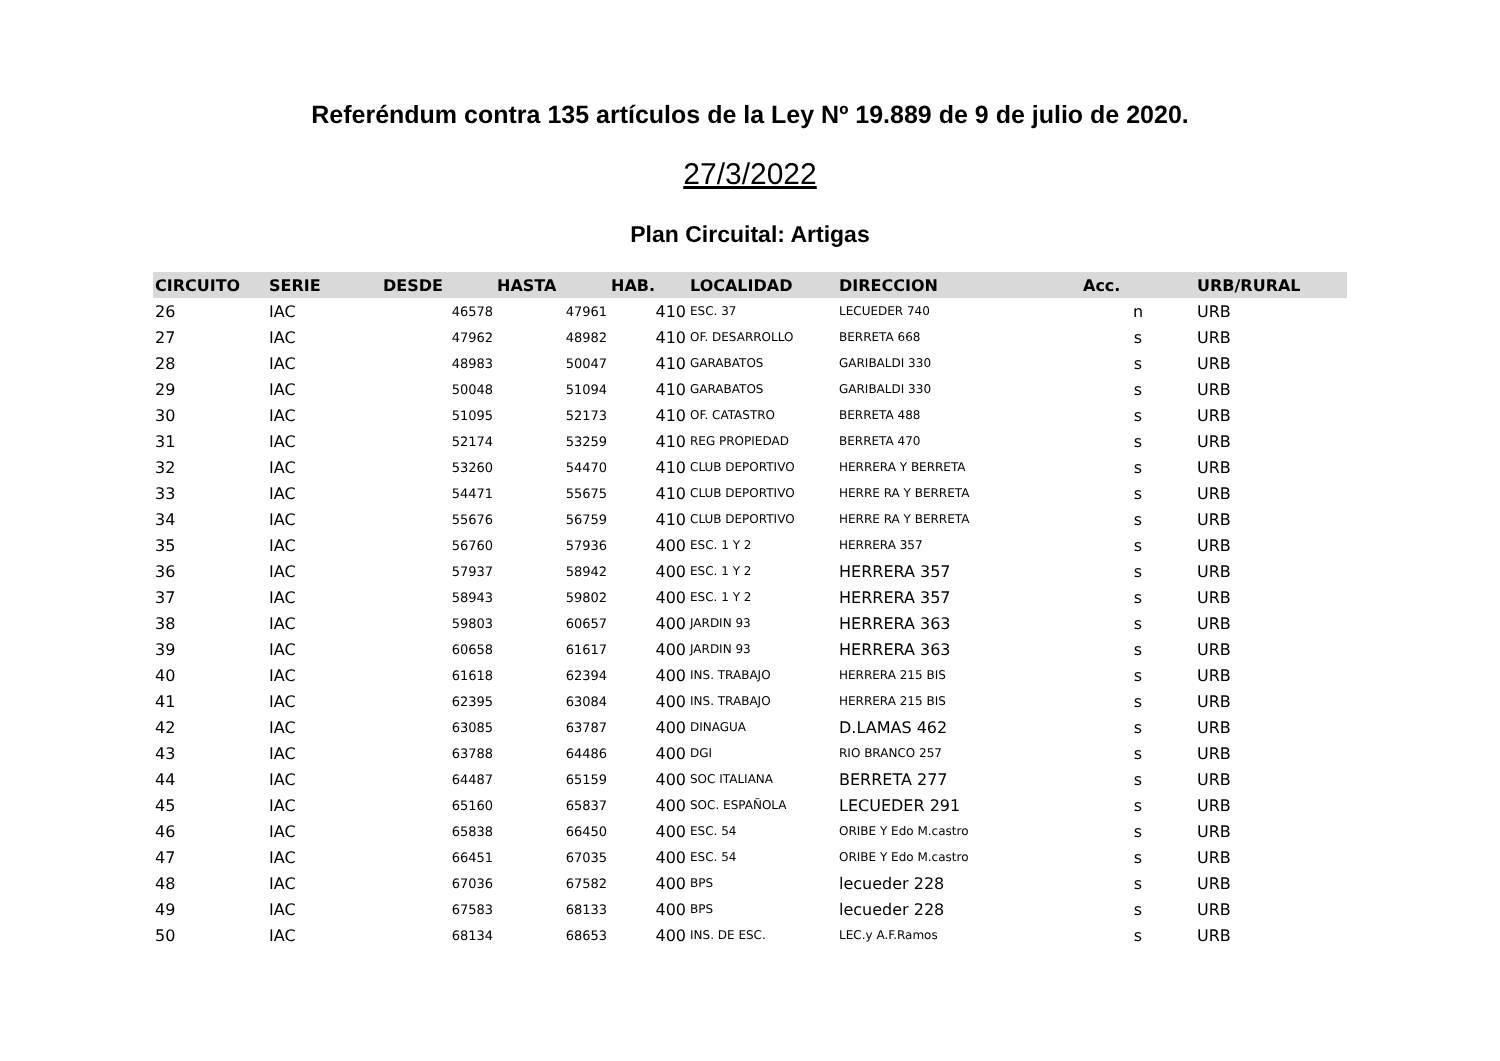Referéndum contra 135 artículos de la Ley Nº 19.889 de 9 de julio de 2020.
27/3/2022
Plan Circuital: Artigas
| CIRCUITO | SERIE | DESDE | HASTA | HAB. | LOCALIDAD | DIRECCION | Acc. | URB/RURAL |
| --- | --- | --- | --- | --- | --- | --- | --- | --- |
| 26 | IAC | 46578 | 47961 | 410 | ESC. 37 | LECUEDER 740 | n | URB |
| 27 | IAC | 47962 | 48982 | 410 | OF. DESARROLLO | BERRETA 668 | s | URB |
| 28 | IAC | 48983 | 50047 | 410 | GARABATOS | GARIBALDI 330 | s | URB |
| 29 | IAC | 50048 | 51094 | 410 | GARABATOS | GARIBALDI 330 | s | URB |
| 30 | IAC | 51095 | 52173 | 410 | OF. CATASTRO | BERRETA 488 | s | URB |
| 31 | IAC | 52174 | 53259 | 410 | REG PROPIEDAD | BERRETA 470 | s | URB |
| 32 | IAC | 53260 | 54470 | 410 | CLUB DEPORTIVO | HERRERA Y BERRETA | s | URB |
| 33 | IAC | 54471 | 55675 | 410 | CLUB DEPORTIVO | HERRE RA Y BERRETA | s | URB |
| 34 | IAC | 55676 | 56759 | 410 | CLUB DEPORTIVO | HERRE RA Y BERRETA | s | URB |
| 35 | IAC | 56760 | 57936 | 400 | ESC. 1 Y 2 | HERRERA 357 | s | URB |
| 36 | IAC | 57937 | 58942 | 400 | ESC. 1 Y 2 | HERRERA 357 | s | URB |
| 37 | IAC | 58943 | 59802 | 400 | ESC. 1 Y 2 | HERRERA 357 | s | URB |
| 38 | IAC | 59803 | 60657 | 400 | JARDIN 93 | HERRERA 363 | s | URB |
| 39 | IAC | 60658 | 61617 | 400 | JARDIN 93 | HERRERA 363 | s | URB |
| 40 | IAC | 61618 | 62394 | 400 | INS. TRABAJO | HERRERA 215 BIS | s | URB |
| 41 | IAC | 62395 | 63084 | 400 | INS. TRABAJO | HERRERA 215 BIS | s | URB |
| 42 | IAC | 63085 | 63787 | 400 | DINAGUA | D.LAMAS 462 | s | URB |
| 43 | IAC | 63788 | 64486 | 400 | DGI | RIO BRANCO 257 | s | URB |
| 44 | IAC | 64487 | 65159 | 400 | SOC ITALIANA | BERRETA 277 | s | URB |
| 45 | IAC | 65160 | 65837 | 400 | SOC. ESPAÑOLA | LECUEDER 291 | s | URB |
| 46 | IAC | 65838 | 66450 | 400 | ESC. 54 | ORIBE Y Edo M.castro | s | URB |
| 47 | IAC | 66451 | 67035 | 400 | ESC. 54 | ORIBE Y Edo M.castro | s | URB |
| 48 | IAC | 67036 | 67582 | 400 | BPS | lecueder 228 | s | URB |
| 49 | IAC | 67583 | 68133 | 400 | BPS | lecueder 228 | s | URB |
| 50 | IAC | 68134 | 68653 | 400 | INS. DE ESC. | LEC.y A.F.Ramos | s | URB |